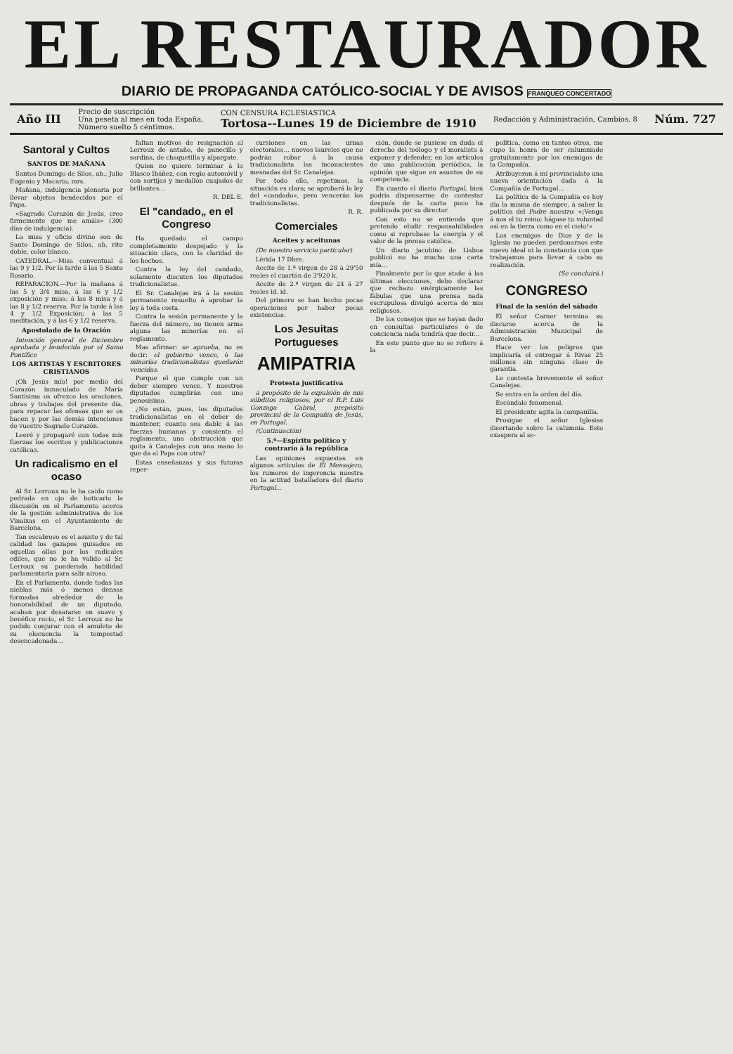EL RESTAURADOR
DIARIO DE PROPAGANDA CATÓLICO-SOCIAL Y DE AVISOS FRANQUEO CONCERTADO
Año III Precio de suscripción
Una peseta al mes en toda España.
Número suelto 5 céntimos. CON CENSURA ECLESIASTICA
Tortosa--Lunes 19 de Diciembre de 1910 Redacción y Administración, Cambios, 8 Núm. 727
Santoral y Cultos
SANTOS DE MAÑANA
Santos Domingo de Silos, ab.; Julio Eugenio y Macario, mrs.
Mañana, indulgencia plenaria por llevar objetos bendecidos por el Papa.
«Sagrado Corazón de Jesús, creo firmemente que me amáis» (300 días de indulgencia).
La misa y oficio divino son de Santo Domingo de Silos, ab, rito doble, color blanco.
CATEDRAL.—Misa conventual á las 9 y 1/2. Por la tarde á las 5 Santo Rosario.
REPARACION.—Por la mañana á las 5 y 3/4 misa, á las 6 y 1/2 exposición y misa: á las 8 misa y á las 8 y 1/2 reserva. Por la tarde á las 4 y 1/2 Exposición; á las 5 meditación, y á las 6 y 1/2 reserva.
Apostolado de la Oración
Intención general de Diciembre aprobada y bendecida por el Sumo Pontífice
LOS ARTISTAS Y ESCRITORES CRISTIANOS
¡Oh Jesús mío! por medio del Corazón inmaculado de María Santísima os ofrezco las oraciones, obras y trabajos del presente día, para reparar las ofensas que se os hacen y por las demás intenciones de vuestro Sagrado Corazón.
Leeré y propagaré con todas mis fuerzas los escritos y publicaciones católicas.
Un radicalismo en el ocaso
Al Sr. Lerroux no le ha caido como pedrada en ojo de boticario la discusión en el Parlamento acerca de la gestión administrativa de los Vinaixas en el Ayuntamiento de Barcelona.
Tan escabroso es el asunto y de tal calidad los gazapos guisados en aquellas ollas por los radicales ediles, que no le ha valido al Sr. Lerroux su ponderada habilidad parlamentaria para salir airoso.
En el Parlamento, donde todas las nieblas más ó menos densas formadas alrededor de la honorabilidad de un diputado, acaban por desatarse en suave y benéfico rocío, el Sr. Lerroux no ha podido conjurar con el amuleto de su elocuencia la tempestad desencadenada...
faltan motivos de resignación al Lerroux de antaño, de panecillo y sardina, de chaquetilla y alpargate.
Quien no quiere terminar á lo Blasco Ibáñez, con regio automóvil y con sortijas y medallón cuajados de brillantes...
R. DEL E.
El "candado„ en el Congreso
Ha quedado el campo completamente despejado y la situación clara, con la claridad de los hechos.
Contra la ley del candado, solamente discuten los diputados tradicionalistas.
El Sr. Canalejas irá á la sesión permanente resuelto á aprobar la ley á toda costa.
Contra la sesión permanente y la fuerza del número, no tienen arma alguna las minorías en el reglamento.
Mas afirmar: se aprueba, no es decir: el gobierno vence, ó las minorías tradicionalistas quedarán vencidas.
Porque el que cumple con un deber siempre vence. Y nuestros diputados cumplirán con uno penosísimo.
¿No están, pues, los diputados tradicionalistas en el deber de mantener, cuanto sea dable á las fuerzas humanas y consienta el reglamento, una obstrucción que quita á Canalejas con una mano lo que da al Papa con otra?
Estas enseñanzas y sus futuras reper-
cursiones en las urnas electorales... nuevos laureles que no podrán robar á la causa tradicionalista las inconscientes mesnadas del Sr. Canalejas.
Por todo ello, repetimos, la situación es clara; se aprobará la ley del «candado», pero vencerán los tradicionalistas.
R. R.
Comerciales
Aceites y aceitunas
(De nuestro servicio particular)
Lérida 17 Dbre.
Aceite de 1.ª virgen de 28 á 29'50 reales el cuartán de 3'920 k.
Aceite de 2.ª virgen de 24 á 27 reales id. id.
Del primero se han hecho pocas operaciones por haber pocas existencias.
Los Jesuitas Portugueses
AMIPATRIA
Protesta justificativa
á propósito de la expulsión de mis súbditos religiosos, por el R.P. Luis Gonzaga Cabral, prepósito provincial de la Compañía de Jesús, en Portugal.
(Continuación)
5.ª—Espíritu político y contrario á la república
Las opiniones expuestas en algunos artículos de El Mensajero, los rumores de ingerencia nuestra en la actitud batalladora del diario Portugal...
ción, donde se pusiese en duda el derecho del teólogo y el moralista á exponer y defender, en los artículos de una publicación periódica, la opinión que sigue en asuntos de su competencia.
En cuanto el diario Portugal, bien podría dispensarme de contestar después de la carta poco ha publicada por su director.
Con esto no se entienda que pretendo eludir responsabilidades como si reprobase la energía y el valor de la prensa católica.
Un diario jacobino de Lisboa publicó no ha mucho una carta mía...
Finalmente por lo que atañe á las últimas elecciones, debo declarar que rechazo enérgicamente las fábulas que una prensa nada escrupulosa divulgó acerca de mis religiosos.
De los consejos que se hayan dado en consultas particulares ó de conciencia nada tendría que decir...
En este punto que no se refiere á la
política, como en tantos otros, me cupo la honra de ser calumniado gratuitamente por los enemigos de la Compañía.
Atribuyeron á mí provincialato una nueva orientación dada á la Compañía de Portugal...
La política de la Compañía es hoy día la misma de siempre, á saber la política del Padre nuestro: «¡Venga á nos el tu reino; hágase tu voluntad así en la tierra como en el cielo!»
Los enemigos de Dios y de la Iglesia no pueden perdonarnos este nuevo ideal ni la constancia con que trabajamos para llevar á cabo su realización.
(Se concluirá.)
CONGRESO
Final de la sesión del sábado
El señor Carner termina su discurso acerca de la Administración Municipal de Barcelona.
Hace ver los peligros que implicaría el entregar á Rivas 25 millones sin ninguna clase de garantía.
Le contesta brevemente el señor Canalejas.
Se entra en la orden del día.
Escándalo fenomenal.
El presidente agita la campanilla.
Prosigue el señor Iglesias disertando sobre la calumnia. Esto exaspera al se-